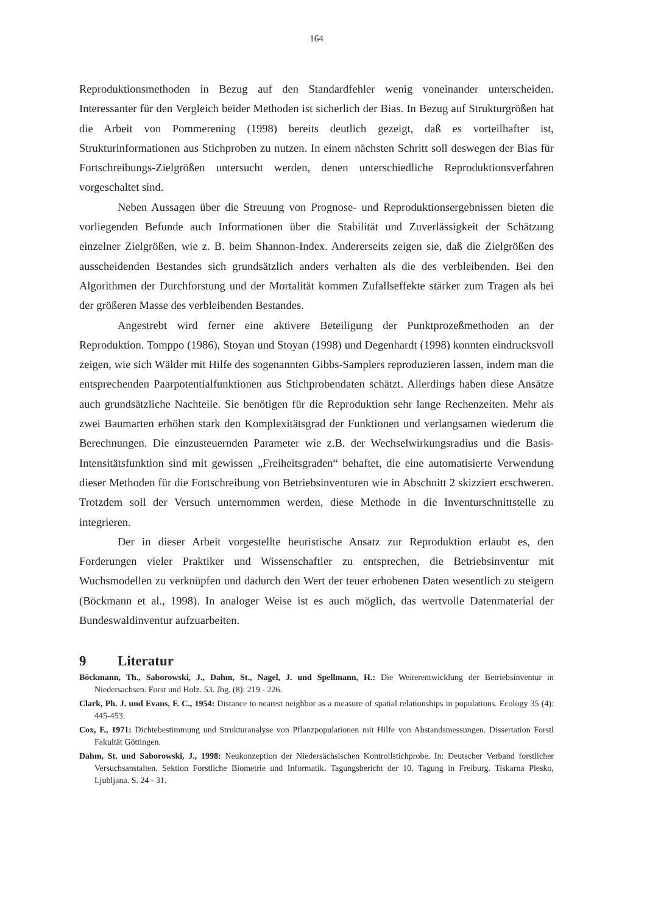164
Reproduktionsmethoden in Bezug auf den Standardfehler wenig voneinander unterscheiden. Interessanter für den Vergleich beider Methoden ist sicherlich der Bias. In Bezug auf Strukturgrößen hat die Arbeit von Pommerening (1998) bereits deutlich gezeigt, daß es vorteilhafter ist, Strukturinformationen aus Stichproben zu nutzen. In einem nächsten Schritt soll deswegen der Bias für Fortschreibungs-Zielgrößen untersucht werden, denen unterschiedliche Reproduktionsverfahren vorgeschaltet sind.
Neben Aussagen über die Streuung von Prognose- und Reproduktionsergebnissen bieten die vorliegenden Befunde auch Informationen über die Stabilität und Zuverlässigkeit der Schätzung einzelner Zielgrößen, wie z. B. beim Shannon-Index. Andererseits zeigen sie, daß die Zielgrößen des ausscheidenden Bestandes sich grundsätzlich anders verhalten als die des verbleibenden. Bei den Algorithmen der Durchforstung und der Mortalität kommen Zufallseffekte stärker zum Tragen als bei der größeren Masse des verbleibenden Bestandes.
Angestrebt wird ferner eine aktivere Beteiligung der Punktprozeßmethoden an der Reproduktion. Tomppo (1986), Stoyan und Stoyan (1998) und Degenhardt (1998) konnten eindrucksvoll zeigen, wie sich Wälder mit Hilfe des sogenannten Gibbs-Samplers reproduzieren lassen, indem man die entsprechenden Paarpotentialfunktionen aus Stichprobendaten schätzt. Allerdings haben diese Ansätze auch grundsätzliche Nachteile. Sie benötigen für die Reproduktion sehr lange Rechenzeiten. Mehr als zwei Baumarten erhöhen stark den Komplexitätsgrad der Funktionen und verlangsamen wiederum die Berechnungen. Die einzusteuernden Parameter wie z.B. der Wechselwirkungsradius und die Basis-Intensitätsfunktion sind mit gewissen „Freiheitsgraden“ behaftet, die eine automatisierte Verwendung dieser Methoden für die Fortschreibung von Betriebsinventuren wie in Abschnitt 2 skizziert erschweren. Trotzdem soll der Versuch unternommen werden, diese Methode in die Inventurschnittstelle zu integrieren.
Der in dieser Arbeit vorgestellte heuristische Ansatz zur Reproduktion erlaubt es, den Forderungen vieler Praktiker und Wissenschaftler zu entsprechen, die Betriebsinventur mit Wuchsmodellen zu verknüpfen und dadurch den Wert der teuer erhobenen Daten wesentlich zu steigern (Böckmann et al., 1998). In analoger Weise ist es auch möglich, das wertvolle Datenmaterial der Bundeswaldinventur aufzuarbeiten.
9 Literatur
Böckmann, Th., Saborowski, J., Dahm, St., Nagel, J. und Spellmann, H.: Die Weiterentwicklung der Betriebsinventur in Niedersachsen. Forst und Holz. 53. Jhg. (8): 219 - 226.
Clark, Ph. J. und Evans, F. C., 1954: Distance to nearest neighbor as a measure of spatial relationships in populations. Ecology 35 (4): 445-453.
Cox, F., 1971: Dichtebestimmung und Strukturanalyse von Pflanzpopulationen mit Hilfe von Abstandsmessungen. Dissertation Forstl Fakultät Göttingen.
Dahm, St. und Saborowski, J., 1998: Neukonzeption der Niedersächsischen Kontrollstichprobe. In: Deutscher Verband forstlicher Versuchsanstalten. Sektion Forstliche Biometrie und Informatik. Tagungsbericht der 10. Tagung in Freiburg. Tiskarna Plesko, Ljubljana. S. 24 - 31.